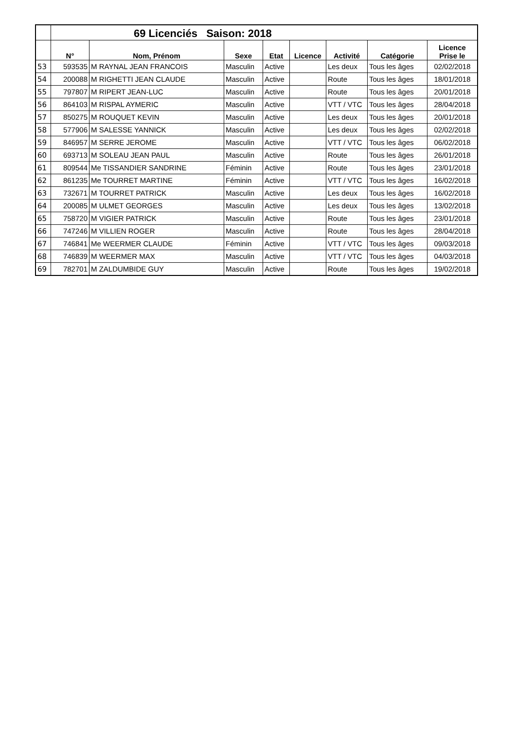| | 69 Licenciés Saison: 2018 | | | | | | | |
| --- | --- | --- | --- | --- | --- | --- | --- | --- |
| | N° | Nom, Prénom | Sexe | Etat | Licence | Activité | Catégorie | Licence Prise le |
| 53 | 593535 | M RAYNAL JEAN FRANCOIS | Masculin | Active | | Les deux | Tous les âges | 02/02/2018 |
| 54 | 200088 | M RIGHETTI JEAN CLAUDE | Masculin | Active | | Route | Tous les âges | 18/01/2018 |
| 55 | 797807 | M RIPERT JEAN-LUC | Masculin | Active | | Route | Tous les âges | 20/01/2018 |
| 56 | 864103 | M RISPAL AYMERIC | Masculin | Active | | VTT / VTC | Tous les âges | 28/04/2018 |
| 57 | 850275 | M ROUQUET KEVIN | Masculin | Active | | Les deux | Tous les âges | 20/01/2018 |
| 58 | 577906 | M SALESSE YANNICK | Masculin | Active | | Les deux | Tous les âges | 02/02/2018 |
| 59 | 846957 | M SERRE JEROME | Masculin | Active | | VTT / VTC | Tous les âges | 06/02/2018 |
| 60 | 693713 | M SOLEAU JEAN PAUL | Masculin | Active | | Route | Tous les âges | 26/01/2018 |
| 61 | 809544 | Me TISSANDIER SANDRINE | Féminin | Active | | Route | Tous les âges | 23/01/2018 |
| 62 | 861235 | Me TOURRET MARTINE | Féminin | Active | | VTT / VTC | Tous les âges | 16/02/2018 |
| 63 | 732671 | M TOURRET PATRICK | Masculin | Active | | Les deux | Tous les âges | 16/02/2018 |
| 64 | 200085 | M ULMET GEORGES | Masculin | Active | | Les deux | Tous les âges | 13/02/2018 |
| 65 | 758720 | M VIGIER PATRICK | Masculin | Active | | Route | Tous les âges | 23/01/2018 |
| 66 | 747246 | M VILLIEN ROGER | Masculin | Active | | Route | Tous les âges | 28/04/2018 |
| 67 | 746841 | Me WEERMER CLAUDE | Féminin | Active | | VTT / VTC | Tous les âges | 09/03/2018 |
| 68 | 746839 | M WEERMER MAX | Masculin | Active | | VTT / VTC | Tous les âges | 04/03/2018 |
| 69 | 782701 | M ZALDUMBIDE GUY | Masculin | Active | | Route | Tous les âges | 19/02/2018 |